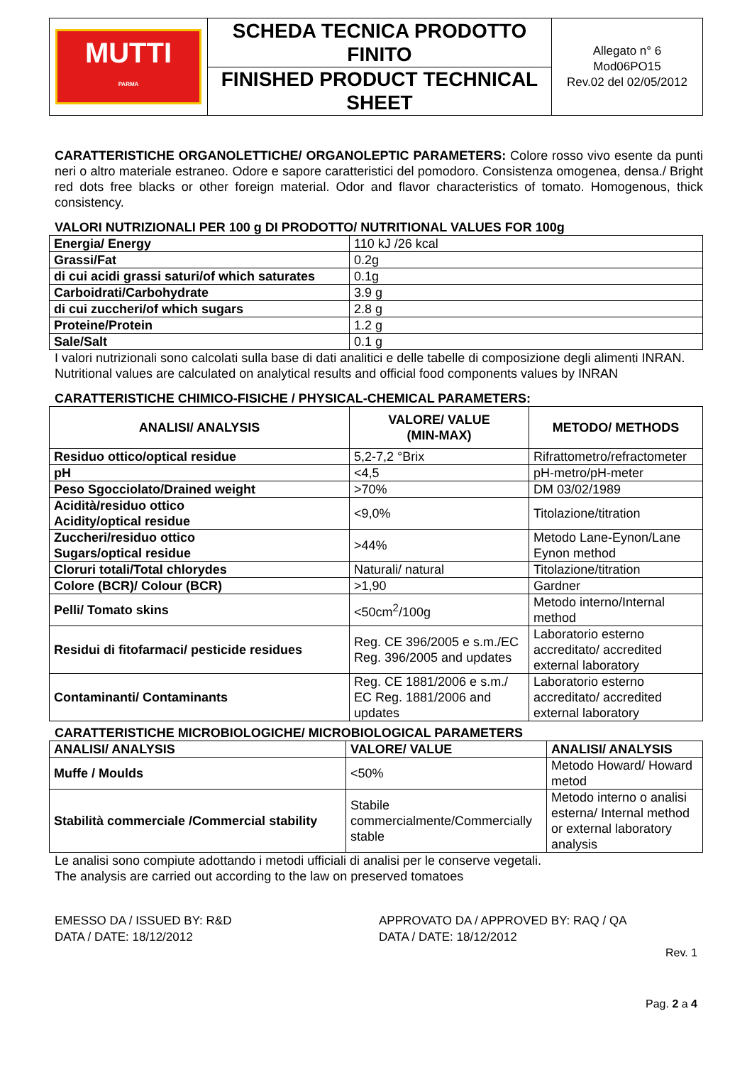| MUTTI PARMA | SCHEDA TECNICA PRODOTTO FINITO | Allegato n° 6 Mod06PO15 Rev.02 del 02/05/2012 |
| | FINISHED PRODUCT TECHNICAL SHEET | |
CARATTERISTICHE ORGANOLETTICHE/ ORGANOLEPTIC PARAMETERS: Colore rosso vivo esente da punti neri o altro materiale estraneo. Odore e sapore caratteristici del pomodoro. Consistenza omogenea, densa./ Bright red dots free blacks or other foreign material. Odor and flavor characteristics of tomato. Homogenous, thick consistency.
VALORI NUTRIZIONALI PER 100 g DI PRODOTTO/ NUTRITIONAL VALUES FOR 100g
| Energia/ Energy | 110 kJ /26 kcal |
| Grassi/Fat | 0.2g |
| di cui acidi grassi saturi/of which saturates | 0.1g |
| Carboidrati/Carbohydrate | 3.9 g |
| di cui zuccheri/of which sugars | 2.8 g |
| Proteine/Protein | 1.2 g |
| Sale/Salt | 0.1 g |
I valori nutrizionali sono calcolati sulla base di dati analitici e delle tabelle di composizione degli alimenti INRAN.
Nutritional values are calculated on analytical results and official food components values by INRAN
CARATTERISTICHE CHIMICO-FISICHE / PHYSICAL-CHEMICAL PARAMETERS:
| ANALISI/ ANALYSIS | VALORE/ VALUE (MIN-MAX) | METODO/ METHODS |
| --- | --- | --- |
| Residuo ottico/optical residue | 5,2-7,2 °Brix | Rifrattometro/refractometer |
| pH | <4,5 | pH-metro/pH-meter |
| Peso Sgocciolato/Drained weight | >70% | DM 03/02/1989 |
| Acidità/residuo ottico Acidity/optical residue | <9,0% | Titolazione/titration |
| Zuccheri/residuo ottico Sugars/optical residue | >44% | Metodo Lane-Eynon/Lane Eynon method |
| Cloruri totali/Total chlorydes | Naturali/ natural | Titolazione/titration |
| Colore (BCR)/ Colour (BCR) | >1,90 | Gardner |
| Pelli/ Tomato skins | <50cm<sup>2</sup>/100g | Metodo interno/Internal method |
| Residui di fitofarmaci/ pesticide residues | Reg. CE 396/2005 e s.m./EC Reg. 396/2005 and updates | Laboratorio esterno accreditato/ accredited external laboratory |
| Contaminanti/ Contaminants | Reg. CE 1881/2006 e s.m./ EC Reg. 1881/2006 and updates | Laboratorio esterno accreditato/ accredited external laboratory |
CARATTERISTICHE MICROBIOLOGICHE/ MICROBIOLOGICAL PARAMETERS
| ANALISI/ ANALYSIS | VALORE/ VALUE | ANALISI/ ANALYSIS |
| --- | --- | --- |
| Muffe / Moulds | <50% | Metodo Howard/ Howard metod |
| Stabilità commerciale /Commercial stability | Stabile commercialmente/Commercially stable | Metodo interno o analisi esterna/ Internal method or external laboratory analysis |
Le analisi sono compiute adottando i metodi ufficiali di analisi per le conserve vegetali.
The analysis are carried out according to the law on preserved tomatoes
EMESSO DA / ISSUED BY: R&D
DATA / DATE: 18/12/2012
APPROVATO DA / APPROVED BY: RAQ / QA
DATA / DATE: 18/12/2012
Rev. 1
Pag. 2 a 4